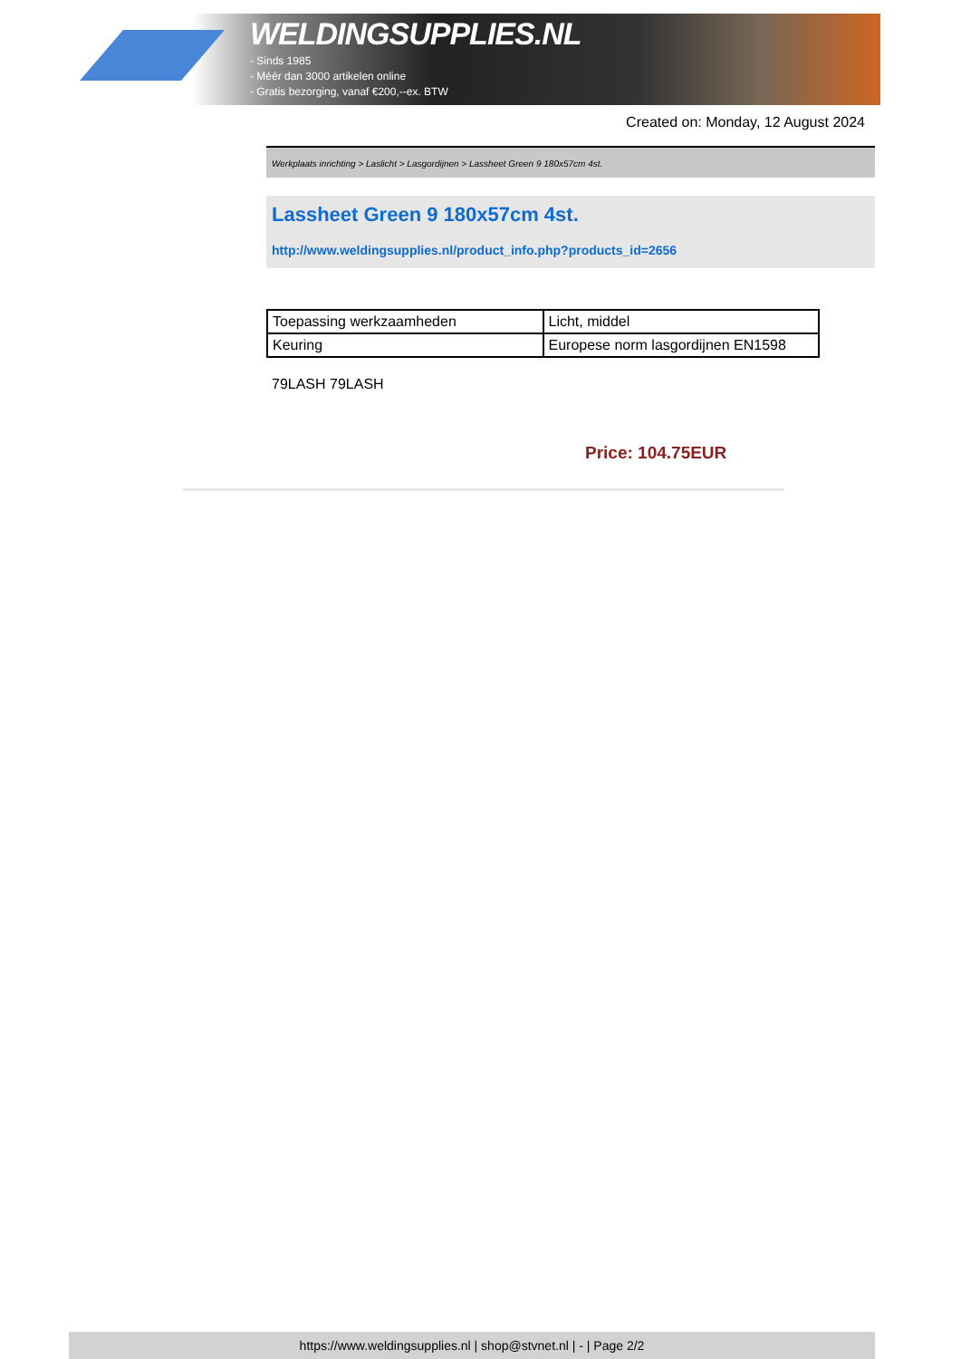WELDINGSUPPLIES.NL
- Sinds 1985
- Méér dan 3000 artikelen online
- Gratis bezorging, vanaf €200,--ex. BTW
Created on: Monday, 12 August 2024
Werkplaats inrichting > Laslicht > Lasgordijnen > Lassheet Green 9 180x57cm 4st.
Lassheet Green 9 180x57cm 4st.
http://www.weldingsupplies.nl/product_info.php?products_id=2656
| Toepassing werkzaamheden | Licht, middel |
| Keuring | Europese norm lasgordijnen EN1598 |
79LASH 79LASH
Price: 104.75EUR
https://www.weldingsupplies.nl | shop@stvnet.nl | - | Page 2/2